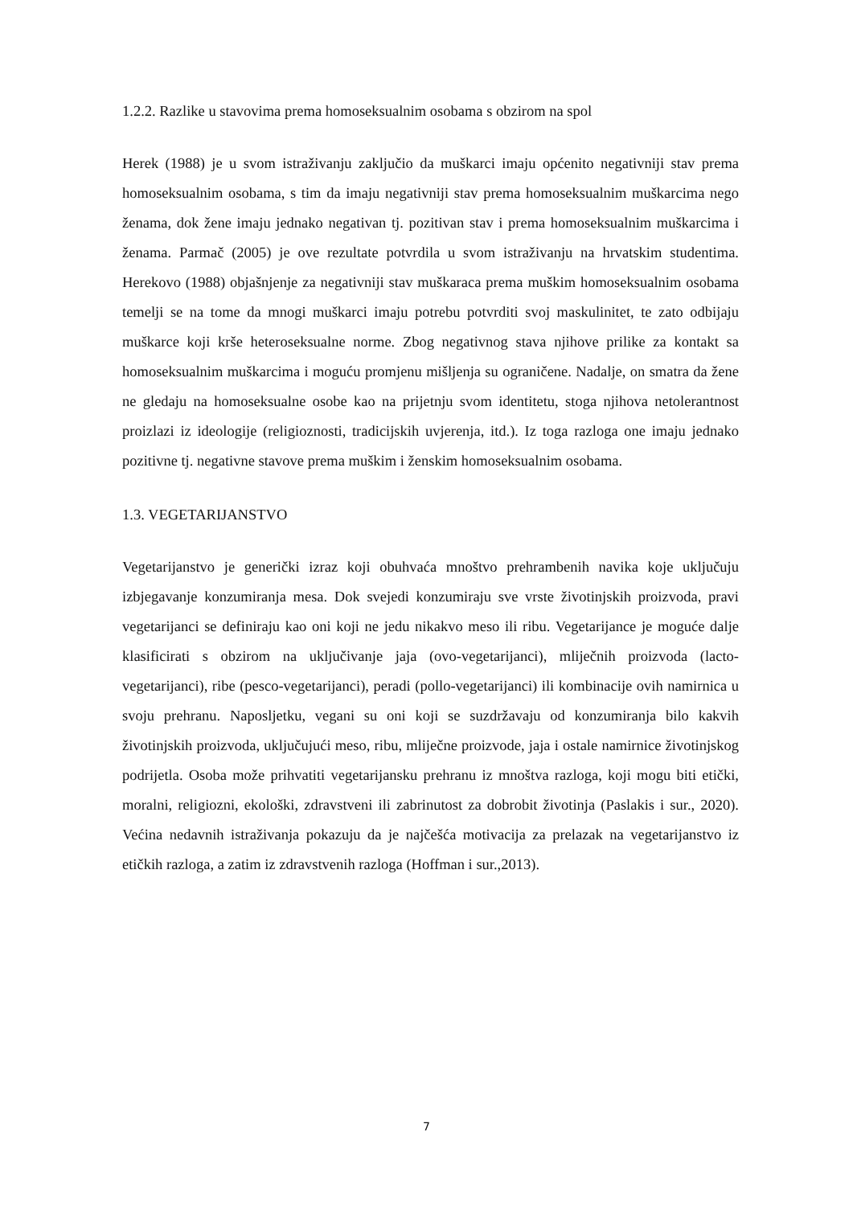1.2.2. Razlike u stavovima prema homoseksualnim osobama s obzirom na spol
Herek (1988) je u svom istraživanju zaključio da muškarci imaju općenito negativniji stav prema homoseksualnim osobama, s tim da imaju negativniji stav prema homoseksualnim muškarcima nego ženama, dok žene imaju jednako negativan tj. pozitivan stav i prema homoseksualnim muškarcima i ženama. Parmač (2005) je ove rezultate potvrdila u svom istraživanju na hrvatskim studentima. Herekovo (1988) objašnjenje za negativniji stav muškaraca prema muškim homoseksualnim osobama temelji se na tome da mnogi muškarci imaju potrebu potvrditi svoj maskulinitet, te zato odbijaju muškarce koji krše heteroseksualne norme. Zbog negativnog stava njihove prilike za kontakt sa homoseksualnim muškarcima i moguću promjenu mišljenja su ograničene. Nadalje, on smatra da žene ne gledaju na homoseksualne osobe kao na prijetnju svom identitetu, stoga njihova netolerantnost proizlazi iz ideologije (religioznosti, tradicijskih uvjerenja, itd.). Iz toga razloga one imaju jednako pozitivne tj. negativne stavove prema muškim i ženskim homoseksualnim osobama.
1.3. VEGETARIJANSTVO
Vegetarijanstvo je generički izraz koji obuhvaća mnoštvo prehrambenih navika koje uključuju izbjegavanje konzumiranja mesa. Dok svejedi konzumiraju sve vrste životinjskih proizvoda, pravi vegetarijanci se definiraju kao oni koji ne jedu nikakvo meso ili ribu. Vegetarijance je moguće dalje klasificirati s obzirom na uključivanje jaja (ovo-vegetarijanci), mliječnih proizvoda (lacto-vegetarijanci), ribe (pesco-vegetarijanci), peradi (pollo-vegetarijanci) ili kombinacije ovih namirnica u svoju prehranu. Naposljetku, vegani su oni koji se suzdržavaju od konzumiranja bilo kakvih životinjskih proizvoda, uključujući meso, ribu, mliječne proizvode, jaja i ostale namirnice životinjskog podrijetla. Osoba može prihvatiti vegetarijansku prehranu iz mnoštva razloga, koji mogu biti etički, moralni, religiozni, ekološki, zdravstveni ili zabrinutost za dobrobit životinja (Paslakis i sur., 2020). Većina nedavnih istraživanja pokazuju da je najčešća motivacija za prelazak na vegetarijanstvo iz etičkih razloga, a zatim iz zdravstvenih razloga (Hoffman i sur.,2013).
7